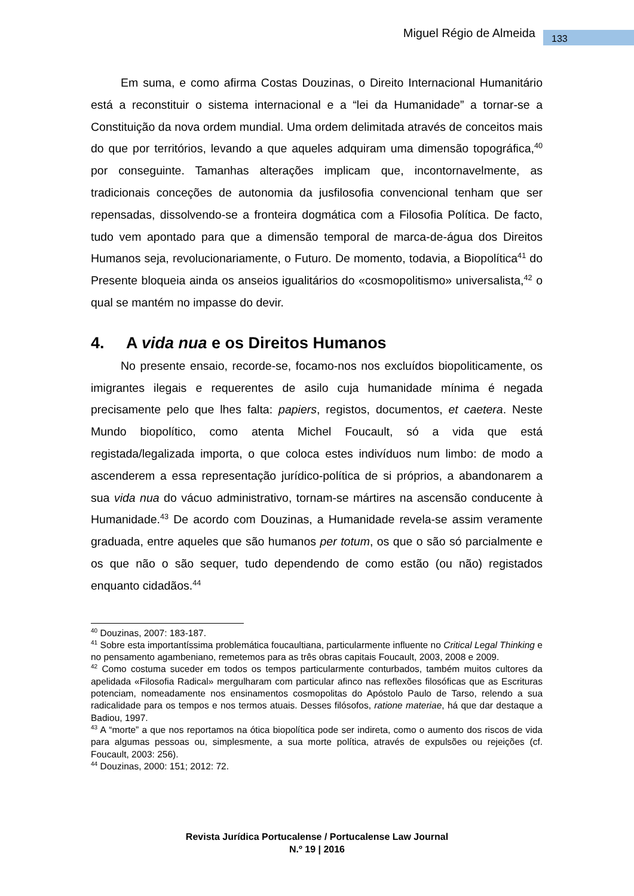Miguel Régio de Almeida 133
Em suma, e como afirma Costas Douzinas, o Direito Internacional Humanitário está a reconstituir o sistema internacional e a “lei da Humanidade” a tornar-se a Constituição da nova ordem mundial. Uma ordem delimitada através de conceitos mais do que por territórios, levando a que aqueles adquiram uma dimensão topográfica,<sup>40</sup> por conseguinte. Tamanhas alterações implicam que, incontornavelmente, as tradicionais conceções de autonomia da jusfilosofia convencional tenham que ser repensadas, dissolvendo-se a fronteira dogmática com a Filosofia Política. De facto, tudo vem apontado para que a dimensão temporal de marca-de-água dos Direitos Humanos seja, revolucionariamente, o Futuro. De momento, todavia, a Biopolítica<sup>41</sup> do Presente bloqueia ainda os anseios igualitários do «cosmopolitismo» universalista,<sup>42</sup> o qual se mantém no impasse do devir.
4. A vida nua e os Direitos Humanos
No presente ensaio, recorde-se, focamo-nos nos excluídos biopoliticamente, os imigrantes ilegais e requerentes de asilo cuja humanidade mínima é negada precisamente pelo que lhes falta: papiers, registos, documentos, et caetera. Neste Mundo biopolítico, como atenta Michel Foucault, só a vida que está registada/legalizada importa, o que coloca estes indivíduos num limbo: de modo a ascenderem a essa representação jurídico-política de si próprios, a abandonarem a sua vida nua do vácuo administrativo, tornam-se mártires na ascensão conducente à Humanidade.<sup>43</sup> De acordo com Douzinas, a Humanidade revela-se assim veramente graduada, entre aqueles que são humanos per totum, os que o são só parcialmente e os que não o são sequer, tudo dependendo de como estão (ou não) registados enquanto cidadãos.<sup>44</sup>
<sup>40</sup> Douzinas, 2007: 183-187.
<sup>41</sup> Sobre esta importantíssima problemática foucaultiana, particularmente influente no Critical Legal Thinking e no pensamento agambeniano, remetemos para as três obras capitais Foucault, 2003, 2008 e 2009.
<sup>42</sup> Como costuma suceder em todos os tempos particularmente conturbados, também muitos cultores da apelidada «Filosofia Radical» mergulharam com particular afinco nas reflexões filosóficas que as Escrituras potenciam, nomeadamente nos ensinamentos cosmopolitas do Apóstolo Paulo de Tarso, relendo a sua radicalidade para os tempos e nos termos atuais. Desses filósofos, ratione materiae, há que dar destaque a Badiou, 1997.
<sup>43</sup> A “morte” a que nos reportamos na ótica biopolítica pode ser indireta, como o aumento dos riscos de vida para algumas pessoas ou, simplesmente, a sua morte política, através de expulsões ou rejeições (cf. Foucault, 2003: 256).
<sup>44</sup> Douzinas, 2000: 151; 2012: 72.
Revista Jurídica Portucalense / Portucalense Law Journal
N.º 19 | 2016